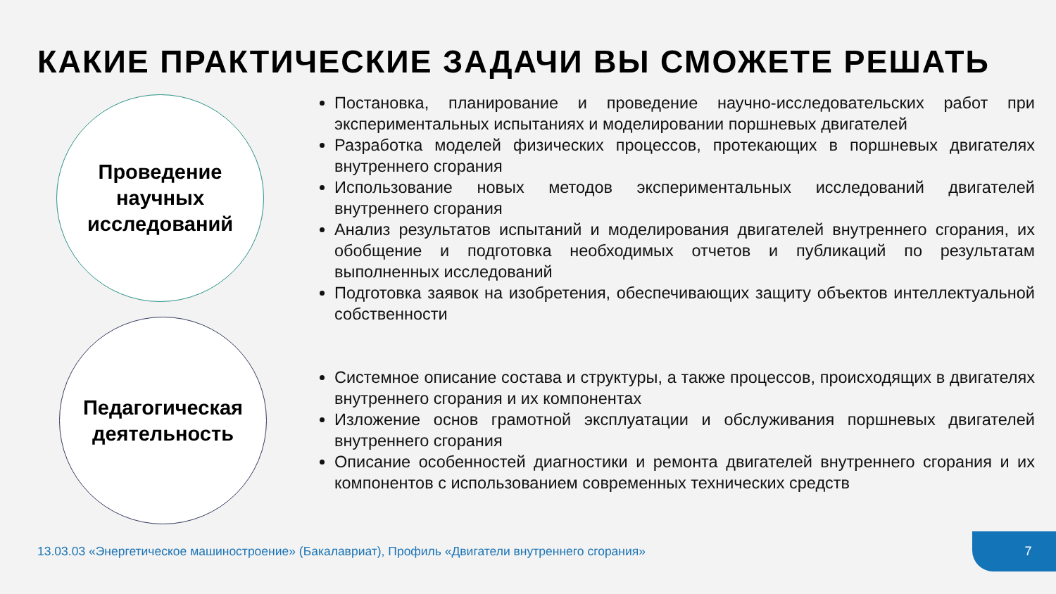КАКИЕ ПРАКТИЧЕСКИЕ ЗАДАЧИ ВЫ СМОЖЕТЕ РЕШАТЬ
Проведение
научных
исследований
Постановка, планирование и проведение научно-исследовательских работ при экспериментальных испытаниях и моделировании поршневых двигателей
Разработка моделей физических процессов, протекающих в поршневых двигателях внутреннего сгорания
Использование новых методов экспериментальных исследований двигателей внутреннего сгорания
Анализ результатов испытаний и моделирования двигателей внутреннего сгорания, их обобщение и подготовка необходимых отчетов и публикаций по результатам выполненных исследований
Подготовка заявок на изобретения, обеспечивающих защиту объектов интеллектуальной собственности
Педагогическая
деятельность
Системное описание состава и структуры, а также процессов, происходящих в двигателях внутреннего сгорания и их компонентах
Изложение основ грамотной эксплуатации и обслуживания поршневых двигателей внутреннего сгорания
Описание особенностей диагностики и ремонта двигателей внутреннего сгорания и их компонентов с использованием современных технических средств
13.03.03 «Энергетическое машиностроение» (Бакалавриат), Профиль «Двигатели внутреннего сгорания»
7